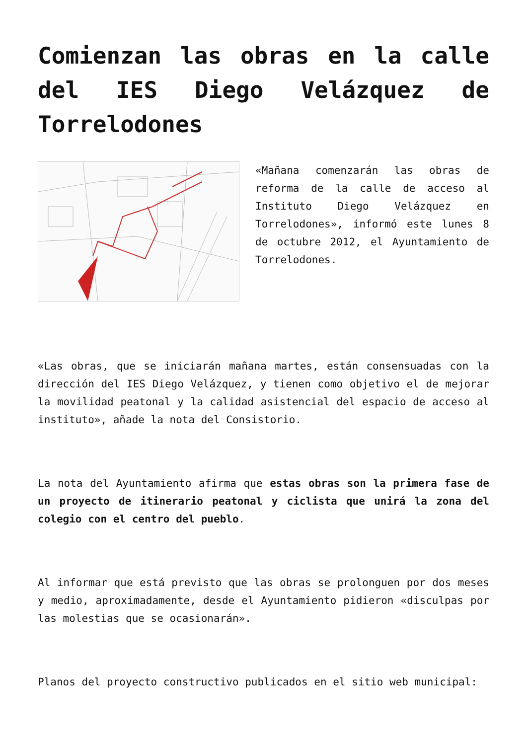Comienzan las obras en la calle del IES Diego Velázquez de Torrelodones
«Mañana comenzarán las obras de reforma de la calle de acceso al Instituto Diego Velázquez en Torrelodones», informó este lunes 8 de octubre 2012, el Ayuntamiento de Torrelodones.
«Las obras, que se iniciarán mañana martes, están consensuadas con la dirección del IES Diego Velázquez, y tienen como objetivo el de mejorar la movilidad peatonal y la calidad asistencial del espacio de acceso al instituto», añade la nota del Consistorio.
La nota del Ayuntamiento afirma que estas obras son la primera fase de un proyecto de itinerario peatonal y ciclista que unirá la zona del colegio con el centro del pueblo.
Al informar que está previsto que las obras se prolonguen por dos meses y medio, aproximadamente, desde el Ayuntamiento pidieron «disculpas por las molestias que se ocasionarán».
Planos del proyecto constructivo publicados en el sitio web municipal: